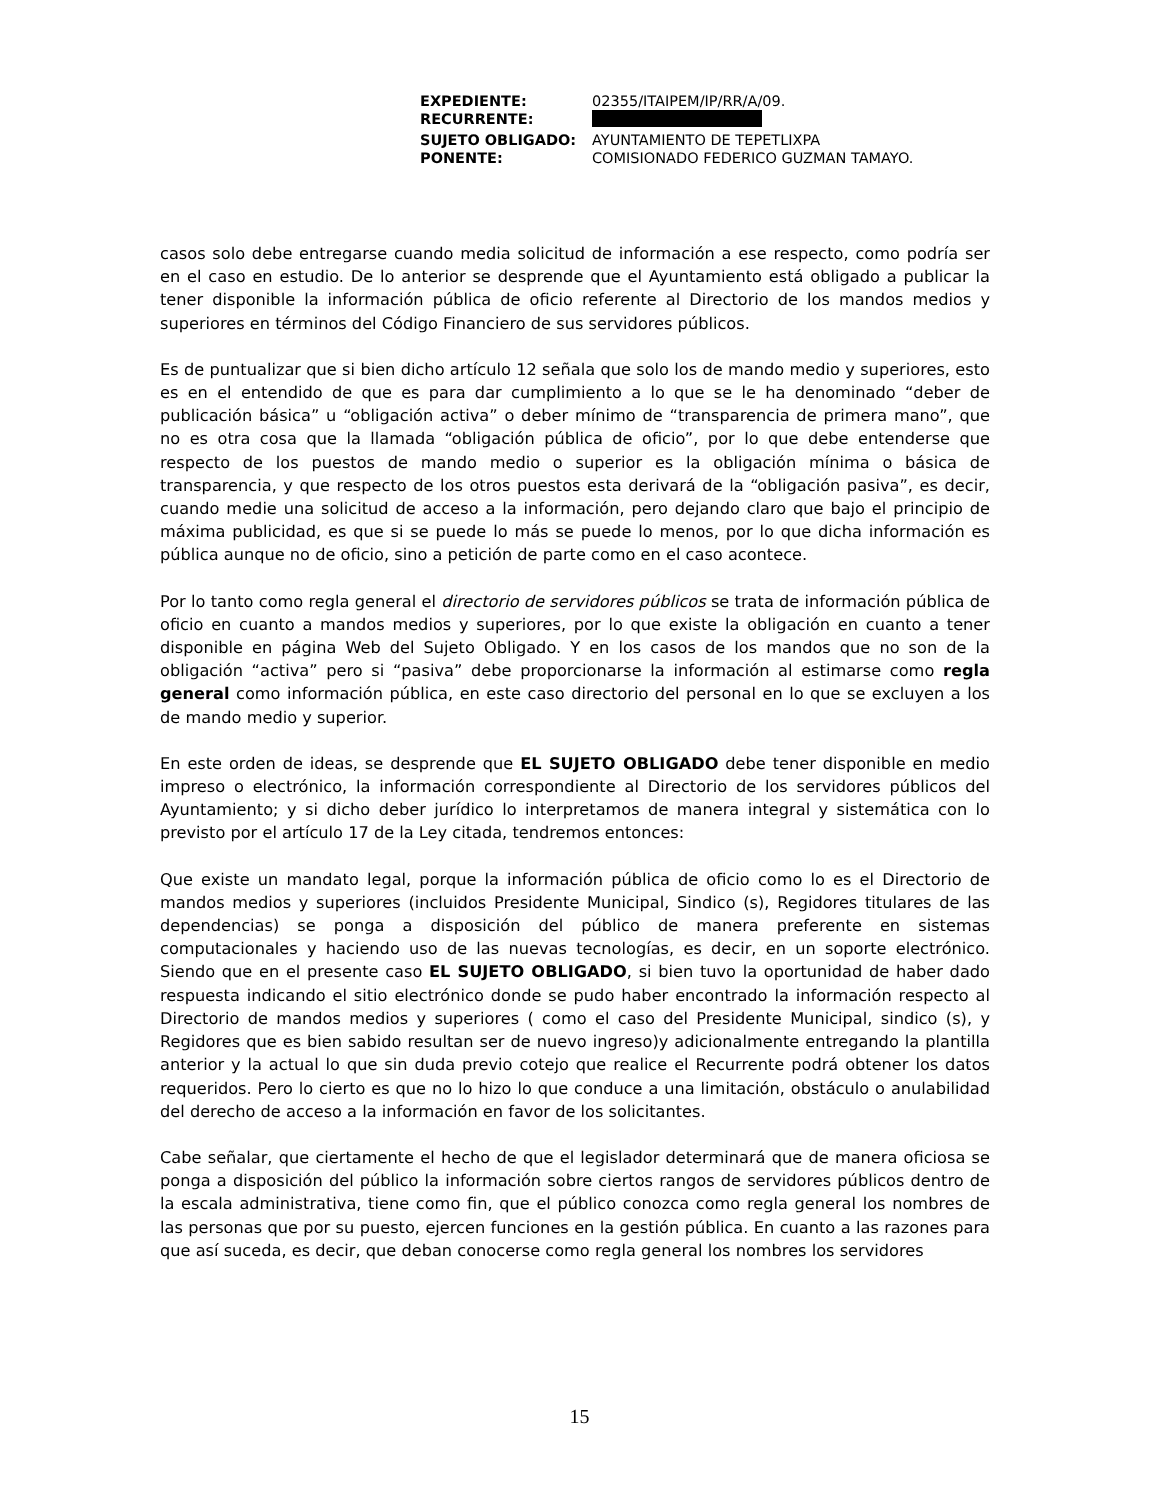| EXPEDIENTE: | 02355/ITAIPEM/IP/RR/A/09. |
| RECURRENTE: | |
| SUJETO OBLIGADO: | AYUNTAMIENTO DE TEPETLIXPA |
| PONENTE: | COMISIONADO FEDERICO GUZMAN TAMAYO. |
casos solo debe entregarse cuando media solicitud de información a ese respecto, como podría ser en el caso en estudio. De lo anterior se desprende que el Ayuntamiento está obligado a publicar la tener disponible la información pública de oficio referente al Directorio de los mandos medios y superiores en términos del Código Financiero de sus servidores públicos.
Es de puntualizar que si bien dicho artículo 12 señala que solo los de mando medio y superiores, esto es en el entendido de que es para dar cumplimiento a lo que se le ha denominado “deber de publicación básica” u “obligación activa” o deber mínimo de “transparencia de primera mano”, que no es otra cosa que la llamada “obligación pública de oficio”, por lo que debe entenderse que respecto de los puestos de mando medio o superior es la obligación mínima o básica de transparencia, y que respecto de los otros puestos esta derivará de la “obligación pasiva”, es decir, cuando medie una solicitud de acceso a la información, pero dejando claro que bajo el principio de máxima publicidad, es que si se puede lo más se puede lo menos, por lo que dicha información es pública aunque no de oficio, sino a petición de parte como en el caso acontece.
Por lo tanto como regla general el directorio de servidores públicos se trata de información pública de oficio en cuanto a mandos medios y superiores, por lo que existe la obligación en cuanto a tener disponible en página Web del Sujeto Obligado. Y en los casos de los mandos que no son de la obligación “activa” pero si “pasiva” debe proporcionarse la información al estimarse como regla general como información pública, en este caso directorio del personal en lo que se excluyen a los de mando medio y superior.
En este orden de ideas, se desprende que EL SUJETO OBLIGADO debe tener disponible en medio impreso o electrónico, la información correspondiente al Directorio de los servidores públicos del Ayuntamiento; y si dicho deber jurídico lo interpretamos de manera integral y sistemática con lo previsto por el artículo 17 de la Ley citada, tendremos entonces:
Que existe un mandato legal, porque la información pública de oficio como lo es el Directorio de mandos medios y superiores (incluidos Presidente Municipal, Sindico (s), Regidores titulares de las dependencias) se ponga a disposición del público de manera preferente en sistemas computacionales y haciendo uso de las nuevas tecnologías, es decir, en un soporte electrónico. Siendo que en el presente caso EL SUJETO OBLIGADO, si bien tuvo la oportunidad de haber dado respuesta indicando el sitio electrónico donde se pudo haber encontrado la información respecto al Directorio de mandos medios y superiores ( como el caso del Presidente Municipal, sindico (s), y Regidores que es bien sabido resultan ser de nuevo ingreso)y adicionalmente entregando la plantilla anterior y la actual lo que sin duda previo cotejo que realice el Recurrente podrá obtener los datos requeridos. Pero lo cierto es que no lo hizo lo que conduce a una limitación, obstáculo o anulabilidad del derecho de acceso a la información en favor de los solicitantes.
Cabe señalar, que ciertamente el hecho de que el legislador determinará que de manera oficiosa se ponga a disposición del público la información sobre ciertos rangos de servidores públicos dentro de la escala administrativa, tiene como fin, que el público conozca como regla general los nombres de las personas que por su puesto, ejercen funciones en la gestión pública. En cuanto a las razones para que así suceda, es decir, que deban conocerse como regla general los nombres los servidores
15